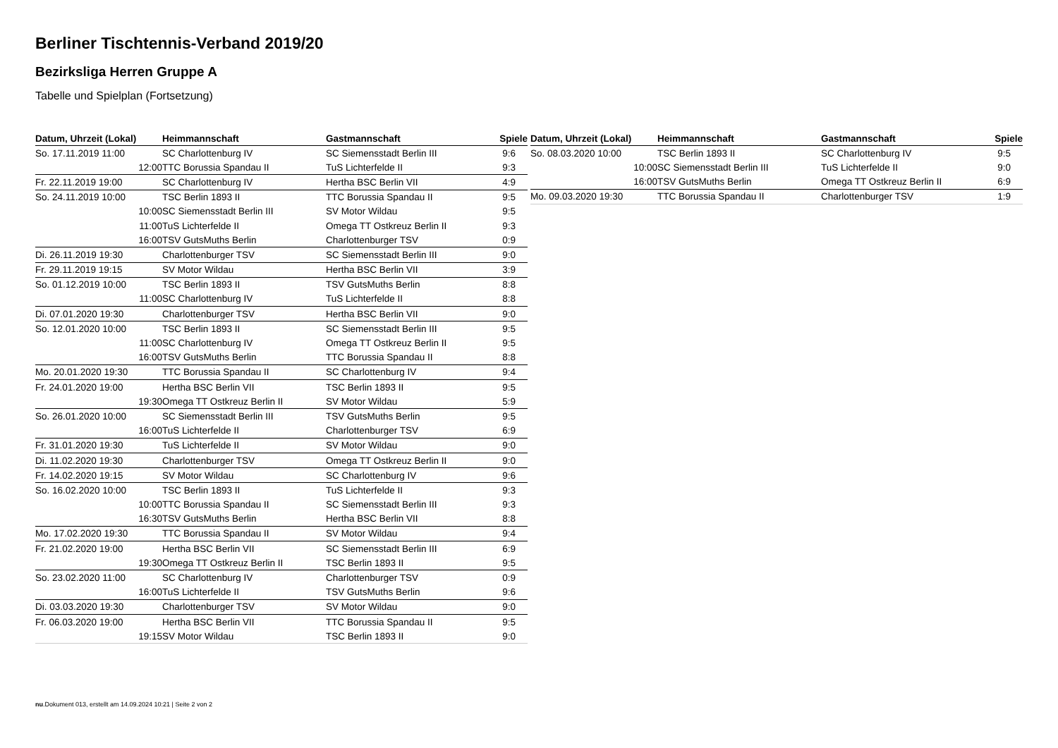Berliner Tischtennis-Verband 2019/20
Bezirksliga Herren Gruppe A
Tabelle und Spielplan (Fortsetzung)
| Datum, Uhrzeit (Lokal) | Heimmannschaft | Gastmannschaft | Spiele |
| --- | --- | --- | --- |
| So. 17.11.2019 11:00 | SC Charlottenburg IV | SC Siemensstadt Berlin III | 9:6 |
| 12:00 | TTC Borussia Spandau II | TuS Lichterfelde II | 9:3 |
| Fr. 22.11.2019 19:00 | SC Charlottenburg IV | Hertha BSC Berlin VII | 4:9 |
| So. 24.11.2019 10:00 | TSC Berlin 1893 II | TTC Borussia Spandau II | 9:5 |
| 10:00 | SC Siemensstadt Berlin III | SV Motor Wildau | 9:5 |
| 11:00 | TuS Lichterfelde II | Omega TT Ostkreuz Berlin II | 9:3 |
| 16:00 | TSV GutsMuths Berlin | Charlottenburger TSV | 0:9 |
| Di. 26.11.2019 19:30 | Charlottenburger TSV | SC Siemensstadt Berlin III | 9:0 |
| Fr. 29.11.2019 19:15 | SV Motor Wildau | Hertha BSC Berlin VII | 3:9 |
| So. 01.12.2019 10:00 | TSC Berlin 1893 II | TSV GutsMuths Berlin | 8:8 |
| 11:00 | SC Charlottenburg IV | TuS Lichterfelde II | 8:8 |
| Di. 07.01.2020 19:30 | Charlottenburger TSV | Hertha BSC Berlin VII | 9:0 |
| So. 12.01.2020 10:00 | TSC Berlin 1893 II | SC Siemensstadt Berlin III | 9:5 |
| 11:00 | SC Charlottenburg IV | Omega TT Ostkreuz Berlin II | 9:5 |
| 16:00 | TSV GutsMuths Berlin | TTC Borussia Spandau II | 8:8 |
| Mo. 20.01.2020 19:30 | TTC Borussia Spandau II | SC Charlottenburg IV | 9:4 |
| Fr. 24.01.2020 19:00 | Hertha BSC Berlin VII | TSC Berlin 1893 II | 9:5 |
| 19:30 | Omega TT Ostkreuz Berlin II | SV Motor Wildau | 5:9 |
| So. 26.01.2020 10:00 | SC Siemensstadt Berlin III | TSV GutsMuths Berlin | 9:5 |
| 16:00 | TuS Lichterfelde II | Charlottenburger TSV | 6:9 |
| Fr. 31.01.2020 19:30 | TuS Lichterfelde II | SV Motor Wildau | 9:0 |
| Di. 11.02.2020 19:30 | Charlottenburger TSV | Omega TT Ostkreuz Berlin II | 9:0 |
| Fr. 14.02.2020 19:15 | SV Motor Wildau | SC Charlottenburg IV | 9:6 |
| So. 16.02.2020 10:00 | TSC Berlin 1893 II | TuS Lichterfelde II | 9:3 |
| 10:00 | TTC Borussia Spandau II | SC Siemensstadt Berlin III | 9:3 |
| 16:30 | TSV GutsMuths Berlin | Hertha BSC Berlin VII | 8:8 |
| Mo. 17.02.2020 19:30 | TTC Borussia Spandau II | SV Motor Wildau | 9:4 |
| Fr. 21.02.2020 19:00 | Hertha BSC Berlin VII | SC Siemensstadt Berlin III | 6:9 |
| 19:30 | Omega TT Ostkreuz Berlin II | TSC Berlin 1893 II | 9:5 |
| So. 23.02.2020 11:00 | SC Charlottenburg IV | Charlottenburger TSV | 0:9 |
| 16:00 | TuS Lichterfelde II | TSV GutsMuths Berlin | 9:6 |
| Di. 03.03.2020 19:30 | Charlottenburger TSV | SV Motor Wildau | 9:0 |
| Fr. 06.03.2020 19:00 | Hertha BSC Berlin VII | TTC Borussia Spandau II | 9:5 |
| 19:15 | SV Motor Wildau | TSC Berlin 1893 II | 9:0 |
| Datum, Uhrzeit (Lokal) | Heimmannschaft | Gastmannschaft | Spiele |
| --- | --- | --- | --- |
| So. 08.03.2020 10:00 | TSC Berlin 1893 II | SC Charlottenburg IV | 9:5 |
| 10:00 | SC Siemensstadt Berlin III | TuS Lichterfelde II | 9:0 |
| 16:00 | TSV GutsMuths Berlin | Omega TT Ostkreuz Berlin II | 6:9 |
| Mo. 09.03.2020 19:30 | TTC Borussia Spandau II | Charlottenburger TSV | 1:9 |
nu.Dokument 013, erstellt am 14.09.2024 10:21 | Seite 2 von 2